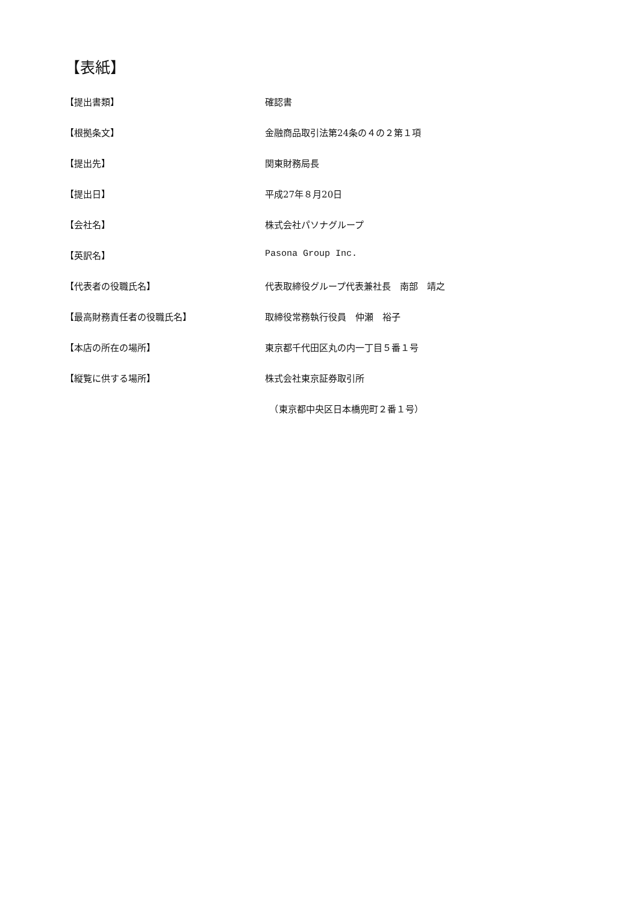【表紙】
| 【提出書類】 | 確認書 |
| 【根拠条文】 | 金融商品取引法第24条の４の２第１項 |
| 【提出先】 | 関東財務局長 |
| 【提出日】 | 平成27年８月20日 |
| 【会社名】 | 株式会社パソナグループ |
| 【英訳名】 | Pasona Group Inc. |
| 【代表者の役職氏名】 | 代表取締役グループ代表兼社長 南部 靖之 |
| 【最高財務責任者の役職氏名】 | 取締役常務執行役員 仲瀬 裕子 |
| 【本店の所在の場所】 | 東京都千代田区丸の内一丁目５番１号 |
| 【縦覧に供する場所】 | 株式会社東京証券取引所 |
| | （東京都中央区日本橋兜町２番１号） |